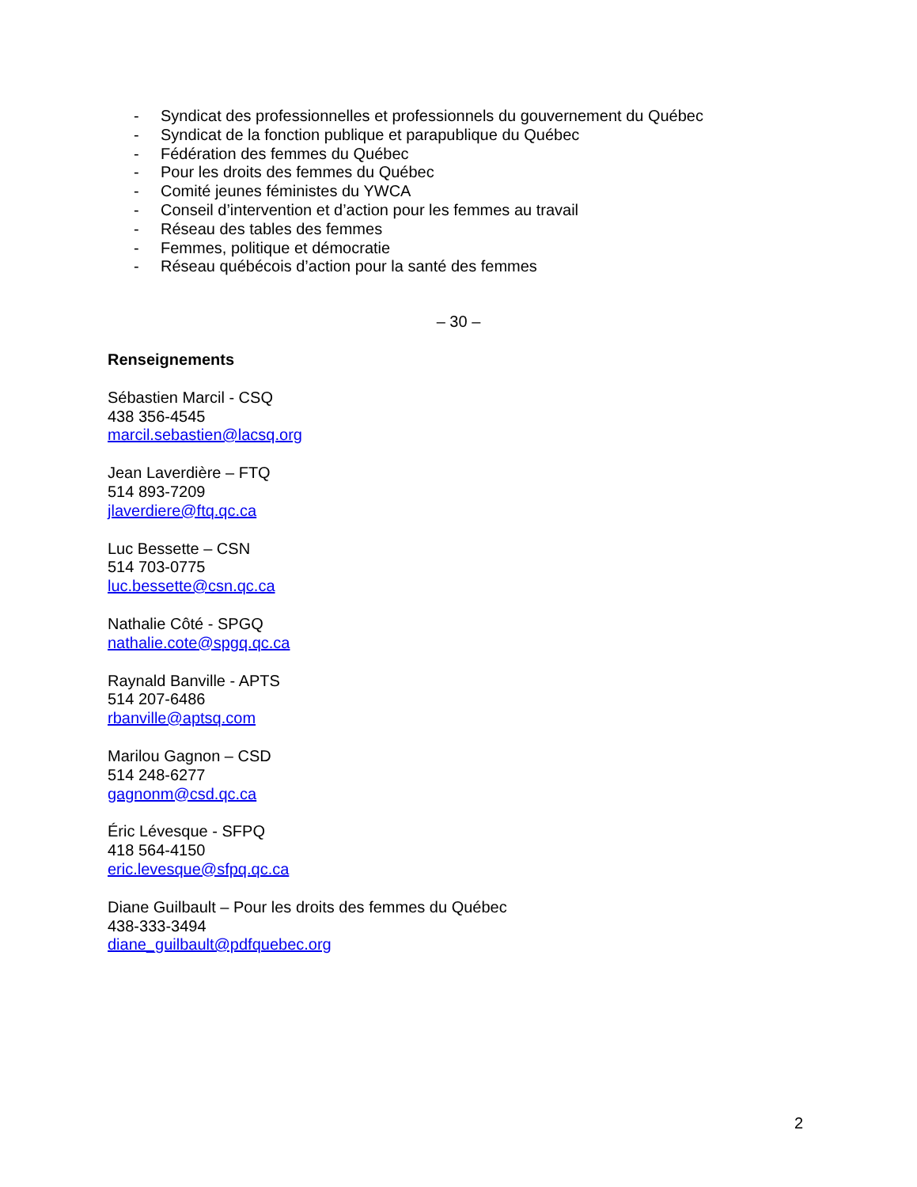- Syndicat des professionnelles et professionnels du gouvernement du Québec
- Syndicat de la fonction publique et parapublique du Québec
- Fédération des femmes du Québec
- Pour les droits des femmes du Québec
- Comité jeunes féministes du YWCA
- Conseil d’intervention et d’action pour les femmes au travail
- Réseau des tables des femmes
- Femmes, politique et démocratie
- Réseau québécois d’action pour la santé des femmes
– 30 –
Renseignements
Sébastien Marcil - CSQ
438 356-4545
marcil.sebastien@lacsq.org
Jean Laverdière – FTQ
514 893-7209
jlaverdiere@ftq.qc.ca
Luc Bessette – CSN
514 703-0775
luc.bessette@csn.qc.ca
Nathalie Côté - SPGQ
nathalie.cote@spgq.qc.ca
Raynald Banville - APTS
514 207-6486
rbanville@aptsq.com
Marilou Gagnon – CSD
514 248-6277
gagnonm@csd.qc.ca
Éric Lévesque - SFPQ
418 564-4150
eric.levesque@sfpq.qc.ca
Diane Guilbault – Pour les droits des femmes du Québec
438-333-3494
diane_guilbault@pdfquebec.org
2